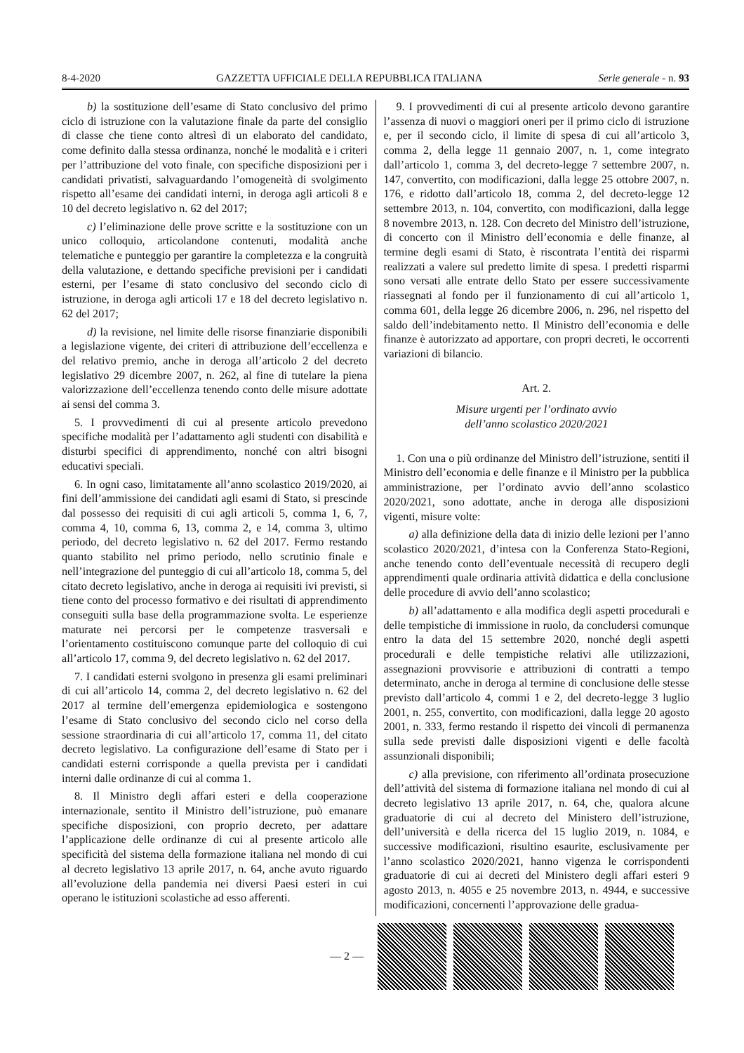8-4-2020 GAZZETTA UFFICIALE DELLA REPUBBLICA ITALIANA Serie generale - n. 93
b) la sostituzione dell’esame di Stato conclusivo del primo ciclo di istruzione con la valutazione finale da parte del consiglio di classe che tiene conto altresì di un elaborato del candidato, come definito dalla stessa ordinanza, nonché le modalità e i criteri per l’attribuzione del voto finale, con specifiche disposizioni per i candidati privatisti, salvaguardando l’omogeneità di svolgimento rispetto all’esame dei candidati interni, in deroga agli articoli 8 e 10 del decreto legislativo n. 62 del 2017;
c) l’eliminazione delle prove scritte e la sostituzione con un unico colloquio, articolandone contenuti, modalità anche telematiche e punteggio per garantire la completezza e la congruità della valutazione, e dettando specifiche previsioni per i candidati esterni, per l’esame di stato conclusivo del secondo ciclo di istruzione, in deroga agli articoli 17 e 18 del decreto legislativo n. 62 del 2017;
d) la revisione, nel limite delle risorse finanziarie disponibili a legislazione vigente, dei criteri di attribuzione dell’eccellenza e del relativo premio, anche in deroga all’articolo 2 del decreto legislativo 29 dicembre 2007, n. 262, al fine di tutelare la piena valorizzazione dell’eccellenza tenendo conto delle misure adottate ai sensi del comma 3.
5. I provvedimenti di cui al presente articolo prevedono specifiche modalità per l’adattamento agli studenti con disabilità e disturbi specifici di apprendimento, nonché con altri bisogni educativi speciali.
6. In ogni caso, limitatamente all’anno scolastico 2019/2020, ai fini dell’ammissione dei candidati agli esami di Stato, si prescinde dal possesso dei requisiti di cui agli articoli 5, comma 1, 6, 7, comma 4, 10, comma 6, 13, comma 2, e 14, comma 3, ultimo periodo, del decreto legislativo n. 62 del 2017. Fermo restando quanto stabilito nel primo periodo, nello scrutinio finale e nell’integrazione del punteggio di cui all’articolo 18, comma 5, del citato decreto legislativo, anche in deroga ai requisiti ivi previsti, si tiene conto del processo formativo e dei risultati di apprendimento conseguiti sulla base della programmazione svolta. Le esperienze maturate nei percorsi per le competenze trasversali e l’orientamento costituiscono comunque parte del colloquio di cui all’articolo 17, comma 9, del decreto legislativo n. 62 del 2017.
7. I candidati esterni svolgono in presenza gli esami preliminari di cui all’articolo 14, comma 2, del decreto legislativo n. 62 del 2017 al termine dell’emergenza epidemiologica e sostengono l’esame di Stato conclusivo del secondo ciclo nel corso della sessione straordinaria di cui all’articolo 17, comma 11, del citato decreto legislativo. La configurazione dell’esame di Stato per i candidati esterni corrisponde a quella prevista per i candidati interni dalle ordinanze di cui al comma 1.
8. Il Ministro degli affari esteri e della cooperazione internazionale, sentito il Ministro dell’istruzione, può emanare specifiche disposizioni, con proprio decreto, per adattare l’applicazione delle ordinanze di cui al presente articolo alle specificità del sistema della formazione italiana nel mondo di cui al decreto legislativo 13 aprile 2017, n. 64, anche avuto riguardo all’evoluzione della pandemia nei diversi Paesi esteri in cui operano le istituzioni scolastiche ad esso afferenti.
9. I provvedimenti di cui al presente articolo devono garantire l’assenza di nuovi o maggiori oneri per il primo ciclo di istruzione e, per il secondo ciclo, il limite di spesa di cui all’articolo 3, comma 2, della legge 11 gennaio 2007, n. 1, come integrato dall’articolo 1, comma 3, del decreto-legge 7 settembre 2007, n. 147, convertito, con modificazioni, dalla legge 25 ottobre 2007, n. 176, e ridotto dall’articolo 18, comma 2, del decreto-legge 12 settembre 2013, n. 104, convertito, con modificazioni, dalla legge 8 novembre 2013, n. 128. Con decreto del Ministro dell’istruzione, di concerto con il Ministro dell’economia e delle finanze, al termine degli esami di Stato, è riscontrata l’entità dei risparmi realizzati a valere sul predetto limite di spesa. I predetti risparmi sono versati alle entrate dello Stato per essere successivamente riassegnati al fondo per il funzionamento di cui all’articolo 1, comma 601, della legge 26 dicembre 2006, n. 296, nel rispetto del saldo dell’indebitamento netto. Il Ministro dell’economia e delle finanze è autorizzato ad apportare, con propri decreti, le occorrenti variazioni di bilancio.
Art. 2.
Misure urgenti per l’ordinato avvio
dell’anno scolastico 2020/2021
1. Con una o più ordinanze del Ministro dell’istruzione, sentiti il Ministro dell’economia e delle finanze e il Ministro per la pubblica amministrazione, per l’ordinato avvio dell’anno scolastico 2020/2021, sono adottate, anche in deroga alle disposizioni vigenti, misure volte:
a) alla definizione della data di inizio delle lezioni per l’anno scolastico 2020/2021, d’intesa con la Conferenza Stato-Regioni, anche tenendo conto dell’eventuale necessità di recupero degli apprendimenti quale ordinaria attività didattica e della conclusione delle procedure di avvio dell’anno scolastico;
b) all’adattamento e alla modifica degli aspetti procedurali e delle tempistiche di immissione in ruolo, da concludersi comunque entro la data del 15 settembre 2020, nonché degli aspetti procedurali e delle tempistiche relativi alle utilizzazioni, assegnazioni provvisorie e attribuzioni di contratti a tempo determinato, anche in deroga al termine di conclusione delle stesse previsto dall’articolo 4, commi 1 e 2, del decreto-legge 3 luglio 2001, n. 255, convertito, con modificazioni, dalla legge 20 agosto 2001, n. 333, fermo restando il rispetto dei vincoli di permanenza sulla sede previsti dalle disposizioni vigenti e delle facoltà assunzionali disponibili;
c) alla previsione, con riferimento all’ordinata prosecuzione dell’attività del sistema di formazione italiana nel mondo di cui al decreto legislativo 13 aprile 2017, n. 64, che, qualora alcune graduatorie di cui al decreto del Ministero dell’istruzione, dell’università e della ricerca del 15 luglio 2019, n. 1084, e successive modificazioni, risultino esaurite, esclusivamente per l’anno scolastico 2020/2021, hanno vigenza le corrispondenti graduatorie di cui ai decreti del Ministero degli affari esteri 9 agosto 2013, n. 4055 e 25 novembre 2013, n. 4944, e successive modificazioni, concernenti l’approvazione delle gradua-
— 2 —